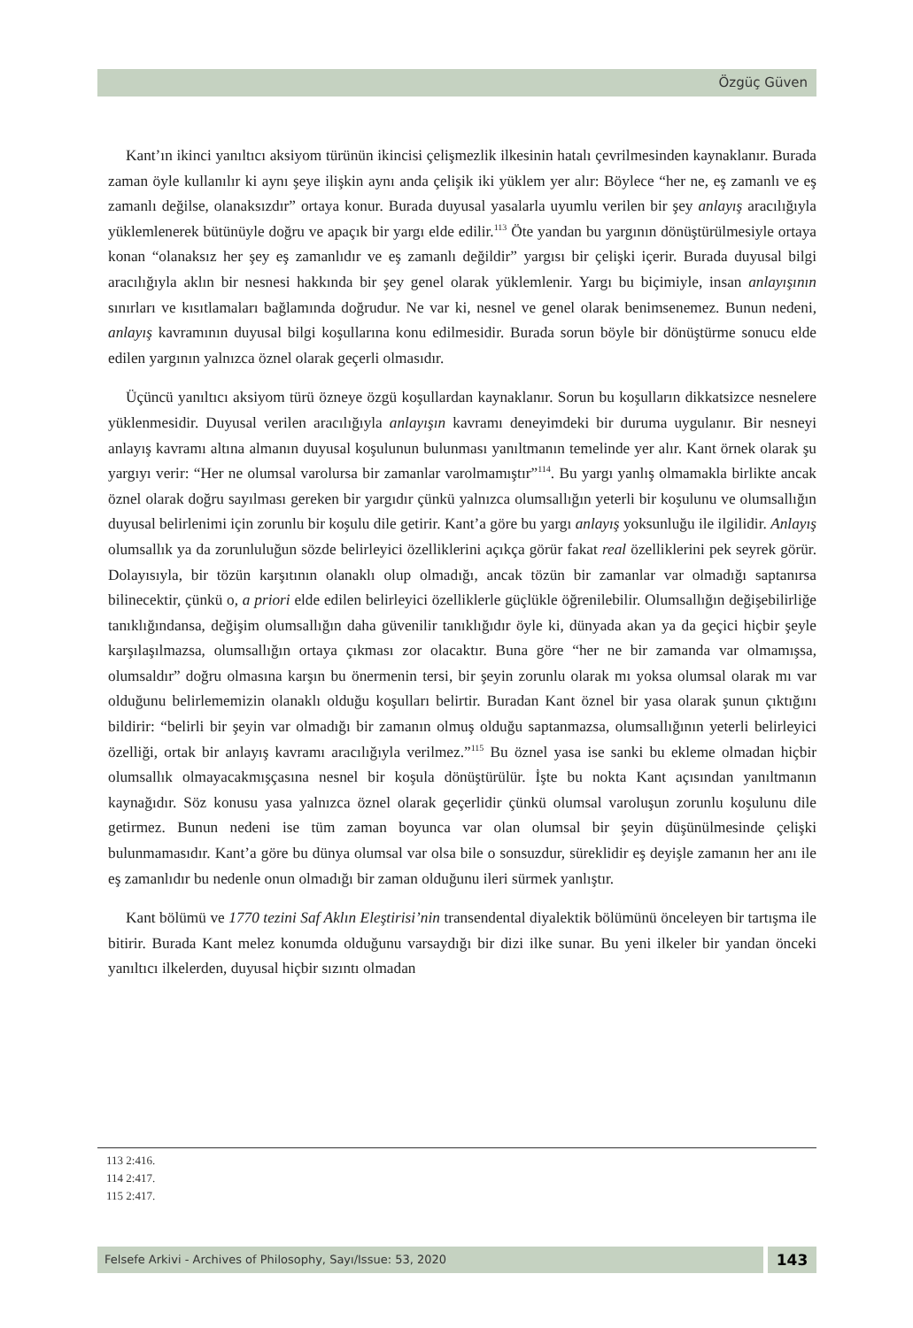Özgüç Güven
Kant’ın ikinci yanıltıcı aksiyom türünün ikincisi çelişmezlik ilkesinin hatalı çevrilmesinden kaynaklanır. Burada zaman öyle kullanılır ki aynı şeye ilişkin aynı anda çelişik iki yüklem yer alır: Böylece “her ne, eş zamanlı ve eş zamanlı değilse, olanaksızdır” ortaya konur. Burada duyusal yasalarla uyumlu verilen bir şey anlayış aracılığıyla yüklemlenerek bütünüyle doğru ve apaçık bir yargı elde edilir.<sup>113</sup> Öte yandan bu yargının dönüştürülmesiyle ortaya konan “olanaksız her şey eş zamanlıdır ve eş zamanlı değildir” yargısı bir çelişki içerir. Burada duyusal bilgi aracılığıyla aklın bir nesnesi hakkında bir şey genel olarak yüklemlenir. Yargı bu biçimiyle, insan anlayışının sınırları ve kısıtlamaları bağlamında doğrudur. Ne var ki, nesnel ve genel olarak benimsenemez. Bunun nedeni, anlayış kavramının duyusal bilgi koşullarına konu edilmesidir. Burada sorun böyle bir dönüştürme sonucu elde edilen yargının yalnızca öznel olarak geçerli olmasıdır.
Üçüncü yanıltıcı aksiyom türü özneye özgü koşullardan kaynaklanır. Sorun bu koşulların dikkatsizce nesnelere yüklenmesidir. Duyusal verilen aracılığıyla anlayışın kavramı deneyimdeki bir duruma uygulanır. Bir nesneyi anlayış kavramı altına almanın duyusal koşulunun bulunması yanıltmanın temelinde yer alır. Kant örnek olarak şu yargıyı verir: “Her ne olumsal varolursa bir zamanlar varolmamıştır”<sup>114</sup>. Bu yargı yanlış olmamakla birlikte ancak öznel olarak doğru sayılması gereken bir yargıdır çünkü yalnızca olumsallığın yeterli bir koşulunu ve olumsallığın duyusal belirlenimi için zorunlu bir koşulu dile getirir. Kant’a göre bu yargı anlayış yoksunluğu ile ilgilidir. Anlayış olumsallık ya da zorunluluğun sözde belirleyici özelliklerini açıkça görür fakat real özelliklerini pek seyrek görür. Dolayısıyla, bir tözün karşıtının olanaklı olup olmadığı, ancak tözün bir zamanlar var olmadığı saptanırsa bilinecektir, çünkü o, a priori elde edilen belirleyici özelliklerle güçlükle öğrenilebilir. Olumsallığın değişebilirliğe tanıklığındansa, değişim olumsallığın daha güvenilir tanıklığıdır öyle ki, dünyada akan ya da geçici hiçbir şeyle karşılaşılmazsa, olumsallığın ortaya çıkması zor olacaktır. Buna göre “her ne bir zamanda var olmamışsa, olumsaldır” doğru olmasına karşın bu önermenin tersi, bir şeyin zorunlu olarak mı yoksa olumsal olarak mı var olduğunu belirlememizin olanaklı olduğu koşulları belirtir. Buradan Kant öznel bir yasa olarak şunun çıktığını bildirir: “belirli bir şeyin var olmadığı bir zamanın olmuş olduğu saptanmazsa, olumsallığının yeterli belirleyici özelliği, ortak bir anlayış kavramı aracılığıyla verilmez.”<sup>115</sup> Bu öznel yasa ise sanki bu ekleme olmadan hiçbir olumsallık olmayacakmışçasına nesnel bir koşula dönüştürülür. İşte bu nokta Kant açısından yanıltmanın kaynağıdır. Söz konusu yasa yalnızca öznel olarak geçerlidir çünkü olumsal varoluşun zorunlu koşulunu dile getirmez. Bunun nedeni ise tüm zaman boyunca var olan olumsal bir şeyin düşünülmesinde çelişki bulunmamasıdır. Kant’a göre bu dünya olumsal var olsa bile o sonsuzdur, süreklidir eş deyişle zamanın her anı ile eş zamanlıdır bu nedenle onun olmadığı bir zaman olduğunu ileri sürmek yanlıştır.
Kant bölümü ve 1770 tezini Saf Aklın Eleştirisi’nin transendental diyalektik bölümünü önceleyen bir tartışma ile bitirir. Burada Kant melez konumda olduğunu varsaydığı bir dizi ilke sunar. Bu yeni ilkeler bir yandan önceki yanıltıcı ilkelerden, duyusal hiçbir sızıntı olmadan
113 2:416.
114 2:417.
115 2:417.
Felsefe Arkivi - Archives of Philosophy, Sayı/Issue: 53, 2020
143